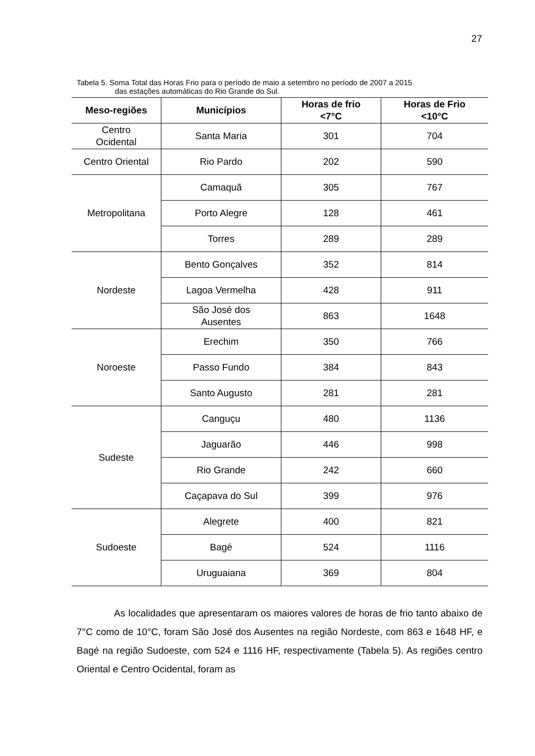27
Tabela 5. Soma Total das Horas Frio para o período de maio a setembro no período de 2007 a 2015
das estações automáticas do Rio Grande do Sul.
| Meso-regiões | Municípios | Horas de frio <7°C | Horas de Frio <10°C |
| --- | --- | --- | --- |
| Centro Ocidental | Santa Maria | 301 | 704 |
| Centro Oriental | Rio Pardo | 202 | 590 |
| Metropolitana | Camaquã | 305 | 767 |
| | Porto Alegre | 128 | 461 |
| | Torres | 289 | 289 |
| Nordeste | Bento Gonçalves | 352 | 814 |
| | Lagoa Vermelha | 428 | 911 |
| | São José dos Ausentes | 863 | 1648 |
| Noroeste | Erechim | 350 | 766 |
| | Passo Fundo | 384 | 843 |
| | Santo Augusto | 281 | 281 |
| Sudeste | Canguçu | 480 | 1136 |
| | Jaguarão | 446 | 998 |
| | Rio Grande | 242 | 660 |
| | Caçapava do Sul | 399 | 976 |
| Sudoeste | Alegrete | 400 | 821 |
| | Bagé | 524 | 1116 |
| | Uruguaiana | 369 | 804 |
As localidades que apresentaram os maiores valores de horas de frio tanto abaixo de 7°C como de 10°C, foram São José dos Ausentes na região Nordeste, com 863 e 1648 HF, e Bagé na região Sudoeste, com 524 e 1116 HF, respectivamente (Tabela 5). As regiões centro Oriental e Centro Ocidental, foram as